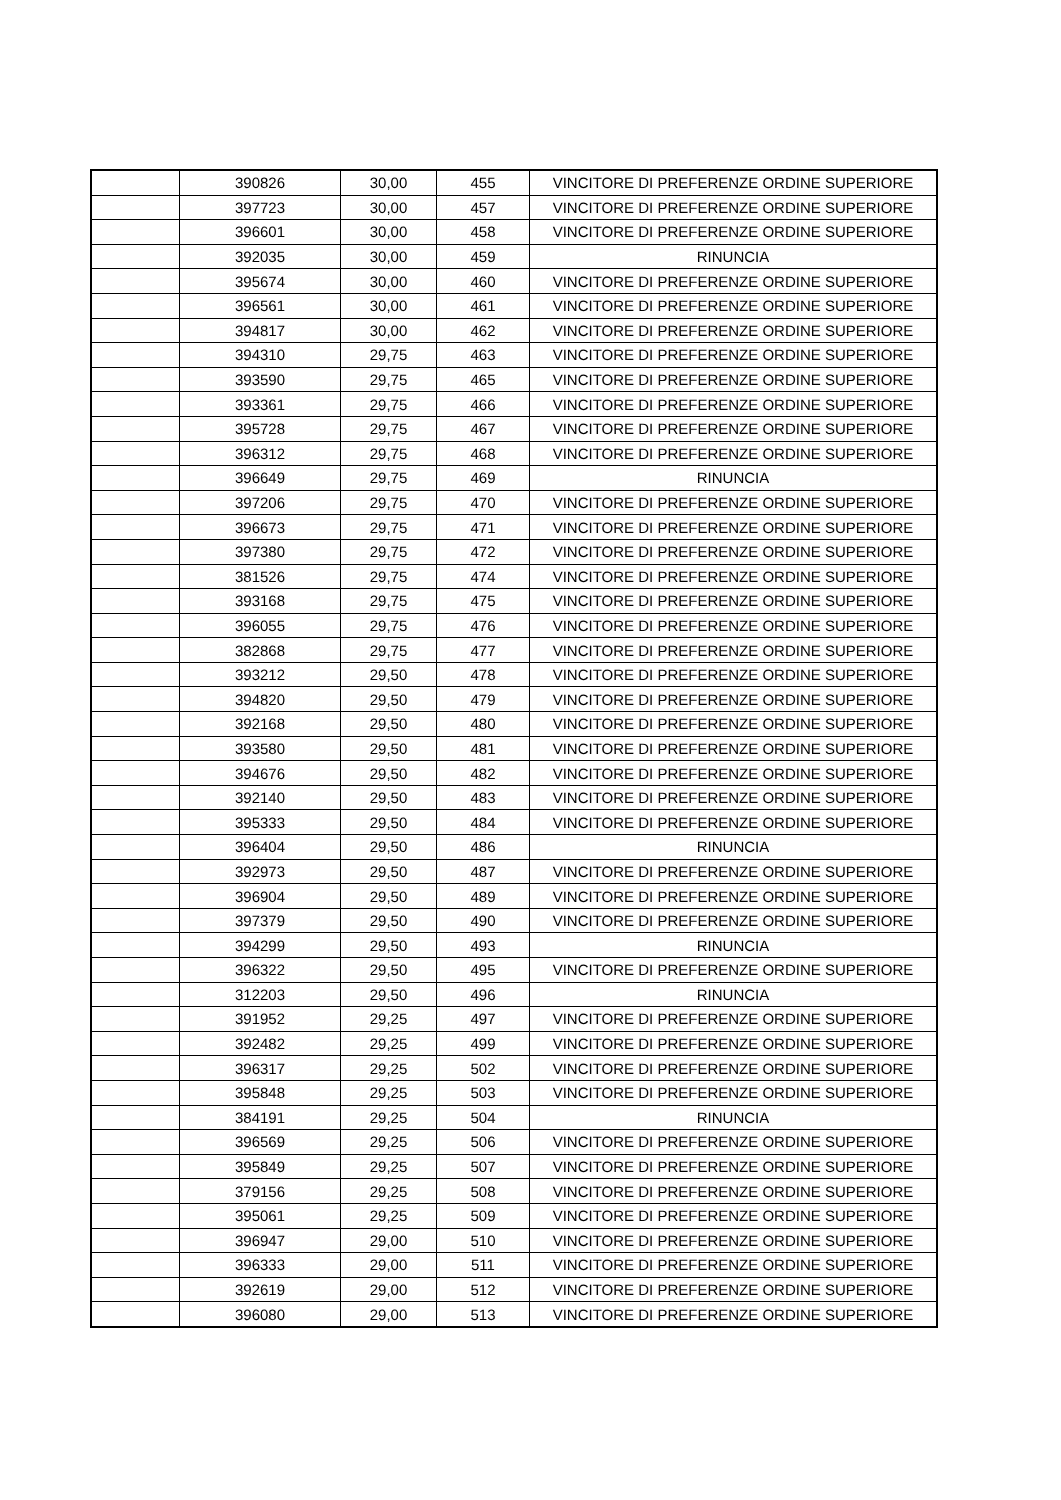| | 390826 | 30,00 | 455 | VINCITORE DI PREFERENZE ORDINE SUPERIORE |
| | 397723 | 30,00 | 457 | VINCITORE DI PREFERENZE ORDINE SUPERIORE |
| | 396601 | 30,00 | 458 | VINCITORE DI PREFERENZE ORDINE SUPERIORE |
| | 392035 | 30,00 | 459 | RINUNCIA |
| | 395674 | 30,00 | 460 | VINCITORE DI PREFERENZE ORDINE SUPERIORE |
| | 396561 | 30,00 | 461 | VINCITORE DI PREFERENZE ORDINE SUPERIORE |
| | 394817 | 30,00 | 462 | VINCITORE DI PREFERENZE ORDINE SUPERIORE |
| | 394310 | 29,75 | 463 | VINCITORE DI PREFERENZE ORDINE SUPERIORE |
| | 393590 | 29,75 | 465 | VINCITORE DI PREFERENZE ORDINE SUPERIORE |
| | 393361 | 29,75 | 466 | VINCITORE DI PREFERENZE ORDINE SUPERIORE |
| | 395728 | 29,75 | 467 | VINCITORE DI PREFERENZE ORDINE SUPERIORE |
| | 396312 | 29,75 | 468 | VINCITORE DI PREFERENZE ORDINE SUPERIORE |
| | 396649 | 29,75 | 469 | RINUNCIA |
| | 397206 | 29,75 | 470 | VINCITORE DI PREFERENZE ORDINE SUPERIORE |
| | 396673 | 29,75 | 471 | VINCITORE DI PREFERENZE ORDINE SUPERIORE |
| | 397380 | 29,75 | 472 | VINCITORE DI PREFERENZE ORDINE SUPERIORE |
| | 381526 | 29,75 | 474 | VINCITORE DI PREFERENZE ORDINE SUPERIORE |
| | 393168 | 29,75 | 475 | VINCITORE DI PREFERENZE ORDINE SUPERIORE |
| | 396055 | 29,75 | 476 | VINCITORE DI PREFERENZE ORDINE SUPERIORE |
| | 382868 | 29,75 | 477 | VINCITORE DI PREFERENZE ORDINE SUPERIORE |
| | 393212 | 29,50 | 478 | VINCITORE DI PREFERENZE ORDINE SUPERIORE |
| | 394820 | 29,50 | 479 | VINCITORE DI PREFERENZE ORDINE SUPERIORE |
| | 392168 | 29,50 | 480 | VINCITORE DI PREFERENZE ORDINE SUPERIORE |
| | 393580 | 29,50 | 481 | VINCITORE DI PREFERENZE ORDINE SUPERIORE |
| | 394676 | 29,50 | 482 | VINCITORE DI PREFERENZE ORDINE SUPERIORE |
| | 392140 | 29,50 | 483 | VINCITORE DI PREFERENZE ORDINE SUPERIORE |
| | 395333 | 29,50 | 484 | VINCITORE DI PREFERENZE ORDINE SUPERIORE |
| | 396404 | 29,50 | 486 | RINUNCIA |
| | 392973 | 29,50 | 487 | VINCITORE DI PREFERENZE ORDINE SUPERIORE |
| | 396904 | 29,50 | 489 | VINCITORE DI PREFERENZE ORDINE SUPERIORE |
| | 397379 | 29,50 | 490 | VINCITORE DI PREFERENZE ORDINE SUPERIORE |
| | 394299 | 29,50 | 493 | RINUNCIA |
| | 396322 | 29,50 | 495 | VINCITORE DI PREFERENZE ORDINE SUPERIORE |
| | 312203 | 29,50 | 496 | RINUNCIA |
| | 391952 | 29,25 | 497 | VINCITORE DI PREFERENZE ORDINE SUPERIORE |
| | 392482 | 29,25 | 499 | VINCITORE DI PREFERENZE ORDINE SUPERIORE |
| | 396317 | 29,25 | 502 | VINCITORE DI PREFERENZE ORDINE SUPERIORE |
| | 395848 | 29,25 | 503 | VINCITORE DI PREFERENZE ORDINE SUPERIORE |
| | 384191 | 29,25 | 504 | RINUNCIA |
| | 396569 | 29,25 | 506 | VINCITORE DI PREFERENZE ORDINE SUPERIORE |
| | 395849 | 29,25 | 507 | VINCITORE DI PREFERENZE ORDINE SUPERIORE |
| | 379156 | 29,25 | 508 | VINCITORE DI PREFERENZE ORDINE SUPERIORE |
| | 395061 | 29,25 | 509 | VINCITORE DI PREFERENZE ORDINE SUPERIORE |
| | 396947 | 29,00 | 510 | VINCITORE DI PREFERENZE ORDINE SUPERIORE |
| | 396333 | 29,00 | 511 | VINCITORE DI PREFERENZE ORDINE SUPERIORE |
| | 392619 | 29,00 | 512 | VINCITORE DI PREFERENZE ORDINE SUPERIORE |
| | 396080 | 29,00 | 513 | VINCITORE DI PREFERENZE ORDINE SUPERIORE |